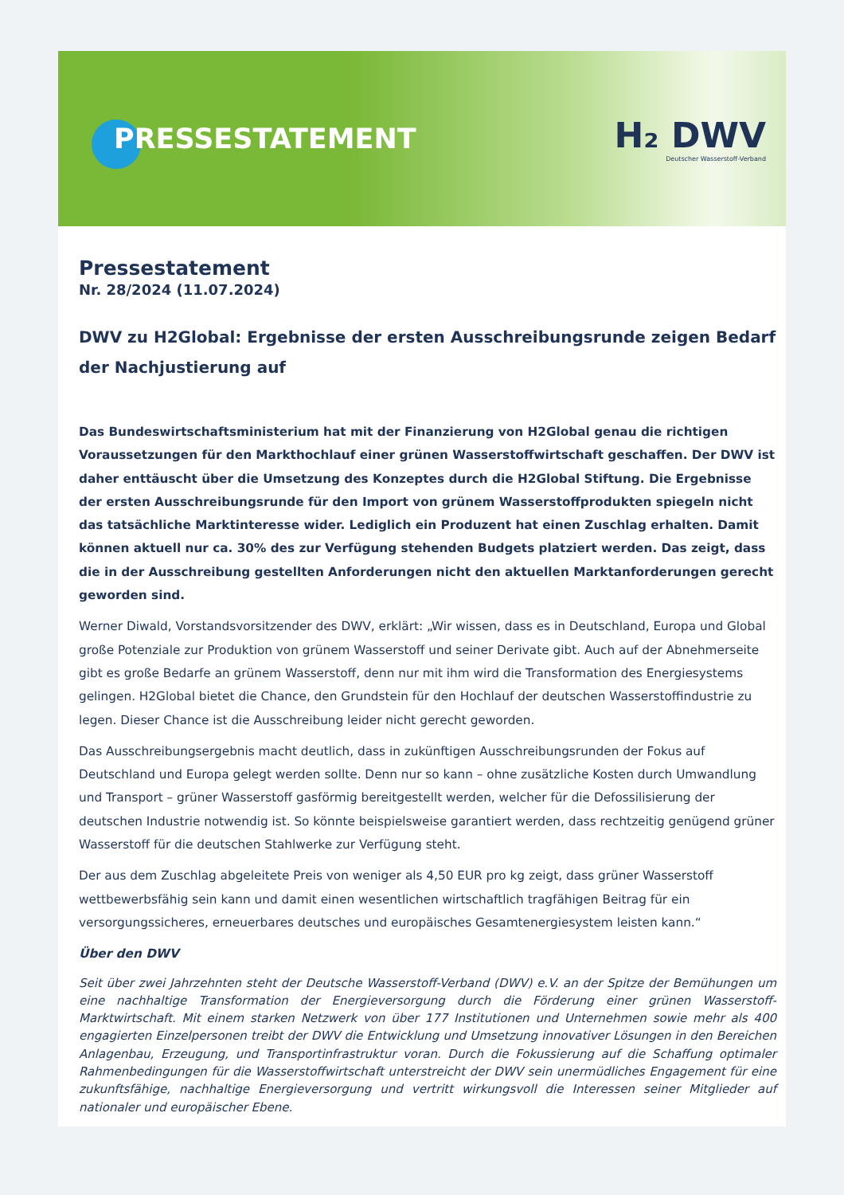PRESSESTATEMENT
H₂ DWV
Deutscher Wasserstoff-Verband
Pressestatement
Nr. 28/2024 (11.07.2024)
DWV zu H2Global: Ergebnisse der ersten Ausschreibungsrunde zeigen Bedarf der Nachjustierung auf
Das Bundeswirtschaftsministerium hat mit der Finanzierung von H2Global genau die richtigen Voraussetzungen für den Markthochlauf einer grünen Wasserstoffwirtschaft geschaffen. Der DWV ist daher enttäuscht über die Umsetzung des Konzeptes durch die H2Global Stiftung. Die Ergebnisse der ersten Ausschreibungsrunde für den Import von grünem Wasserstoffprodukten spiegeln nicht das tatsächliche Marktinteresse wider. Lediglich ein Produzent hat einen Zuschlag erhalten. Damit können aktuell nur ca. 30% des zur Verfügung stehenden Budgets platziert werden. Das zeigt, dass die in der Ausschreibung gestellten Anforderungen nicht den aktuellen Marktanforderungen gerecht geworden sind.
Werner Diwald, Vorstandsvorsitzender des DWV, erklärt: „Wir wissen, dass es in Deutschland, Europa und Global große Potenziale zur Produktion von grünem Wasserstoff und seiner Derivate gibt. Auch auf der Abnehmerseite gibt es große Bedarfe an grünem Wasserstoff, denn nur mit ihm wird die Transformation des Energiesystems gelingen. H2Global bietet die Chance, den Grundstein für den Hochlauf der deutschen Wasserstoffindustrie zu legen. Dieser Chance ist die Ausschreibung leider nicht gerecht geworden.
Das Ausschreibungsergebnis macht deutlich, dass in zukünftigen Ausschreibungsrunden der Fokus auf Deutschland und Europa gelegt werden sollte. Denn nur so kann – ohne zusätzliche Kosten durch Umwandlung und Transport – grüner Wasserstoff gasförmig bereitgestellt werden, welcher für die Defossilisierung der deutschen Industrie notwendig ist. So könnte beispielsweise garantiert werden, dass rechtzeitig genügend grüner Wasserstoff für die deutschen Stahlwerke zur Verfügung steht.
Der aus dem Zuschlag abgeleitete Preis von weniger als 4,50 EUR pro kg zeigt, dass grüner Wasserstoff wettbewerbsfähig sein kann und damit einen wesentlichen wirtschaftlich tragfähigen Beitrag für ein versorgungssicheres, erneuerbares deutsches und europäisches Gesamtenergiesystem leisten kann.“
Über den DWV
Seit über zwei Jahrzehnten steht der Deutsche Wasserstoff-Verband (DWV) e.V. an der Spitze der Bemühungen um eine nachhaltige Transformation der Energieversorgung durch die Förderung einer grünen Wasserstoff-Marktwirtschaft. Mit einem starken Netzwerk von über 177 Institutionen und Unternehmen sowie mehr als 400 engagierten Einzelpersonen treibt der DWV die Entwicklung und Umsetzung innovativer Lösungen in den Bereichen Anlagenbau, Erzeugung, und Transportinfrastruktur voran. Durch die Fokussierung auf die Schaffung optimaler Rahmenbedingungen für die Wasserstoffwirtschaft unterstreicht der DWV sein unermüdliches Engagement für eine zukunftsfähige, nachhaltige Energieversorgung und vertritt wirkungsvoll die Interessen seiner Mitglieder auf nationaler und europäischer Ebene.